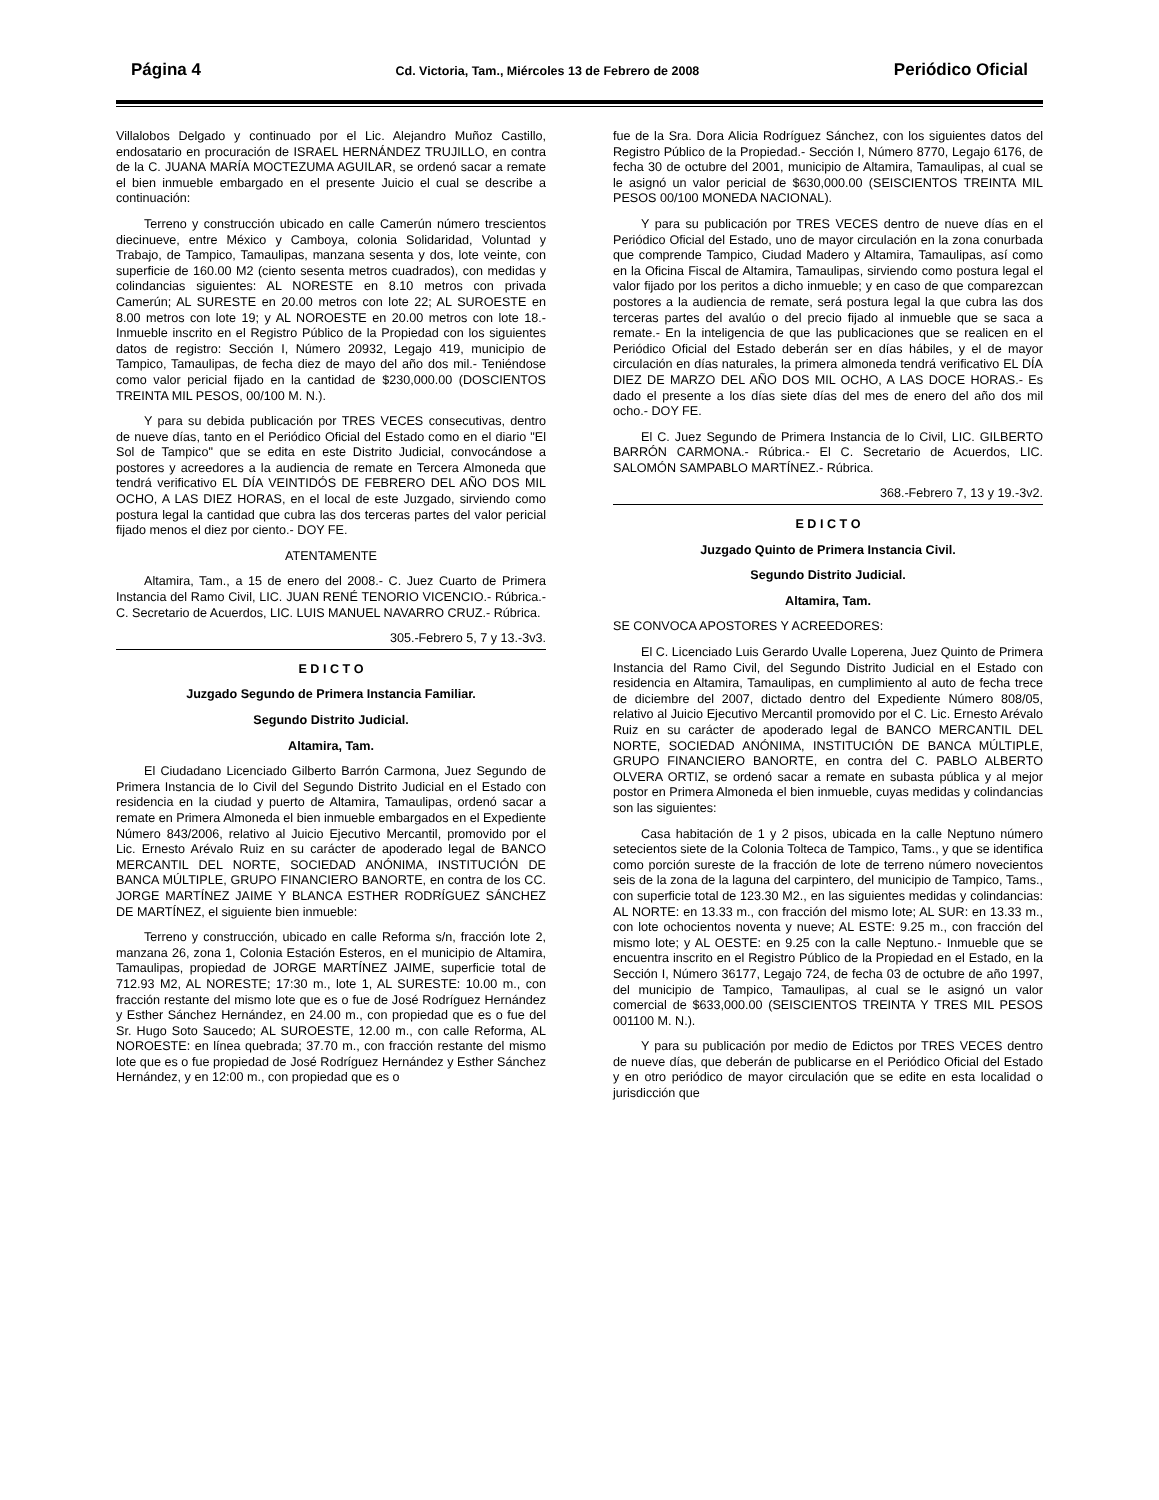Página 4 Cd. Victoria, Tam., Miércoles 13 de Febrero de 2008 Periódico Oficial
Villalobos Delgado y continuado por el Lic. Alejandro Muñoz Castillo, endosatario en procuración de ISRAEL HERNÁNDEZ TRUJILLO, en contra de la C. JUANA MARÍA MOCTEZUMA AGUILAR, se ordenó sacar a remate el bien inmueble embargado en el presente Juicio el cual se describe a continuación:
Terreno y construcción ubicado en calle Camerún número trescientos diecinueve, entre México y Camboya, colonia Solidaridad, Voluntad y Trabajo, de Tampico, Tamaulipas, manzana sesenta y dos, lote veinte, con superficie de 160.00 M2 (ciento sesenta metros cuadrados), con medidas y colindancias siguientes: AL NORESTE en 8.10 metros con privada Camerún; AL SURESTE en 20.00 metros con lote 22; AL SUROESTE en 8.00 metros con lote 19; y AL NOROESTE en 20.00 metros con lote 18.- Inmueble inscrito en el Registro Público de la Propiedad con los siguientes datos de registro: Sección I, Número 20932, Legajo 419, municipio de Tampico, Tamaulipas, de fecha diez de mayo del año dos mil.- Teniéndose como valor pericial fijado en la cantidad de $230,000.00 (DOSCIENTOS TREINTA MIL PESOS, 00/100 M. N.).
Y para su debida publicación por TRES VECES consecutivas, dentro de nueve días, tanto en el Periódico Oficial del Estado como en el diario "El Sol de Tampico" que se edita en este Distrito Judicial, convocándose a postores y acreedores a la audiencia de remate en Tercera Almoneda que tendrá verificativo EL DÍA VEINTIDÓS DE FEBRERO DEL AÑO DOS MIL OCHO, A LAS DIEZ HORAS, en el local de este Juzgado, sirviendo como postura legal la cantidad que cubra las dos terceras partes del valor pericial fijado menos el diez por ciento.- DOY FE.
ATENTAMENTE
Altamira, Tam., a 15 de enero del 2008.- C. Juez Cuarto de Primera Instancia del Ramo Civil, LIC. JUAN RENÉ TENORIO VICENCIO.- Rúbrica.- C. Secretario de Acuerdos, LIC. LUIS MANUEL NAVARRO CRUZ.- Rúbrica.
305.-Febrero 5, 7 y 13.-3v3.
E D I C T O
Juzgado Segundo de Primera Instancia Familiar.
Segundo Distrito Judicial.
Altamira, Tam.
El Ciudadano Licenciado Gilberto Barrón Carmona, Juez Segundo de Primera Instancia de lo Civil del Segundo Distrito Judicial en el Estado con residencia en la ciudad y puerto de Altamira, Tamaulipas, ordenó sacar a remate en Primera Almoneda el bien inmueble embargados en el Expediente Número 843/2006, relativo al Juicio Ejecutivo Mercantil, promovido por el Lic. Ernesto Arévalo Ruiz en su carácter de apoderado legal de BANCO MERCANTIL DEL NORTE, SOCIEDAD ANÓNIMA, INSTITUCIÓN DE BANCA MÚLTIPLE, GRUPO FINANCIERO BANORTE, en contra de los CC. JORGE MARTÍNEZ JAIME Y BLANCA ESTHER RODRÍGUEZ SÁNCHEZ DE MARTÍNEZ, el siguiente bien inmueble:
Terreno y construcción, ubicado en calle Reforma s/n, fracción lote 2, manzana 26, zona 1, Colonia Estación Esteros, en el municipio de Altamira, Tamaulipas, propiedad de JORGE MARTÍNEZ JAIME, superficie total de 712.93 M2, AL NORESTE; 17:30 m., lote 1, AL SURESTE: 10.00 m., con fracción restante del mismo lote que es o fue de José Rodríguez Hernández y Esther Sánchez Hernández, en 24.00 m., con propiedad que es o fue del Sr. Hugo Soto Saucedo; AL SUROESTE, 12.00 m., con calle Reforma, AL NOROESTE: en línea quebrada; 37.70 m., con fracción restante del mismo lote que es o fue propiedad de José Rodríguez Hernández y Esther Sánchez Hernández, y en 12:00 m., con propiedad que es o
fue de la Sra. Dora Alicia Rodríguez Sánchez, con los siguientes datos del Registro Público de la Propiedad.- Sección I, Número 8770, Legajo 6176, de fecha 30 de octubre del 2001, municipio de Altamira, Tamaulipas, al cual se le asignó un valor pericial de $630,000.00 (SEISCIENTOS TREINTA MIL PESOS 00/100 MONEDA NACIONAL).
Y para su publicación por TRES VECES dentro de nueve días en el Periódico Oficial del Estado, uno de mayor circulación en la zona conurbada que comprende Tampico, Ciudad Madero y Altamira, Tamaulipas, así como en la Oficina Fiscal de Altamira, Tamaulipas, sirviendo como postura legal el valor fijado por los peritos a dicho inmueble; y en caso de que comparezcan postores a la audiencia de remate, será postura legal la que cubra las dos terceras partes del avalúo o del precio fijado al inmueble que se saca a remate.- En la inteligencia de que las publicaciones que se realicen en el Periódico Oficial del Estado deberán ser en días hábiles, y el de mayor circulación en días naturales, la primera almoneda tendrá verificativo EL DÍA DIEZ DE MARZO DEL AÑO DOS MIL OCHO, A LAS DOCE HORAS.- Es dado el presente a los días siete días del mes de enero del año dos mil ocho.- DOY FE.
El C. Juez Segundo de Primera Instancia de lo Civil, LIC. GILBERTO BARRÓN CARMONA.- Rúbrica.- El C. Secretario de Acuerdos, LIC. SALOMÓN SAMPABLO MARTÍNEZ.- Rúbrica.
368.-Febrero 7, 13 y 19.-3v2.
E D I C T O
Juzgado Quinto de Primera Instancia Civil.
Segundo Distrito Judicial.
Altamira, Tam.
SE CONVOCA APOSTORES Y ACREEDORES:
El C. Licenciado Luis Gerardo Uvalle Loperena, Juez Quinto de Primera Instancia del Ramo Civil, del Segundo Distrito Judicial en el Estado con residencia en Altamira, Tamaulipas, en cumplimiento al auto de fecha trece de diciembre del 2007, dictado dentro del Expediente Número 808/05, relativo al Juicio Ejecutivo Mercantil promovido por el C. Lic. Ernesto Arévalo Ruiz en su carácter de apoderado legal de BANCO MERCANTIL DEL NORTE, SOCIEDAD ANÓNIMA, INSTITUCIÓN DE BANCA MÚLTIPLE, GRUPO FINANCIERO BANORTE, en contra del C. PABLO ALBERTO OLVERA ORTIZ, se ordenó sacar a remate en subasta pública y al mejor postor en Primera Almoneda el bien inmueble, cuyas medidas y colindancias son las siguientes:
Casa habitación de 1 y 2 pisos, ubicada en la calle Neptuno número setecientos siete de la Colonia Tolteca de Tampico, Tams., y que se identifica como porción sureste de la fracción de lote de terreno número novecientos seis de la zona de la laguna del carpintero, del municipio de Tampico, Tams., con superficie total de 123.30 M2., en las siguientes medidas y colindancias: AL NORTE: en 13.33 m., con fracción del mismo lote; AL SUR: en 13.33 m., con lote ochocientos noventa y nueve; AL ESTE: 9.25 m., con fracción del mismo lote; y AL OESTE: en 9.25 con la calle Neptuno.- Inmueble que se encuentra inscrito en el Registro Público de la Propiedad en el Estado, en la Sección I, Número 36177, Legajo 724, de fecha 03 de octubre de año 1997, del municipio de Tampico, Tamaulipas, al cual se le asignó un valor comercial de $633,000.00 (SEISCIENTOS TREINTA Y TRES MIL PESOS 001100 M. N.).
Y para su publicación por medio de Edictos por TRES VECES dentro de nueve días, que deberán de publicarse en el Periódico Oficial del Estado y en otro periódico de mayor circulación que se edite en esta localidad o jurisdicción que